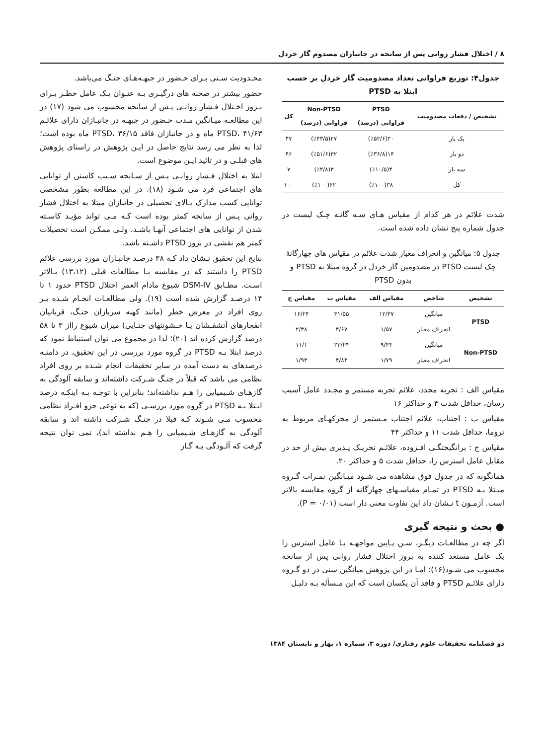۸ / اختلال فشار روانی پس از سانحه در جانبازان مصدوم گاز خردل
جدول۴: توزیع فراوانی تعداد مصدومیت گاز خردل بر حسب ابتلا به PTSD
| تشخیص / دفعات مصدومیت | PTSD فراوانی (درصد) | Non-PTSD فراوانی (درصد) | کل |
| --- | --- | --- | --- |
| یک بار | ۲۰(٪۵۲/۶) | ۲۷(٪۴۳/۵) | ۴۷ |
| دو بار | ۱۴(٪۳۶/۸) | ۳۲(٪۵۱/۶) | ۴۶ |
| سه بار | ۴(٪۱۰/۵) | ۳(٪۴/۸) | ۷ |
| کل | ۳۸(٪۱۰۰) | ۶۲(٪۱۰۰) | ۱۰۰ |
شدت علائم در هر کدام از مقیاس هـای سـه گانـه چـک لیست در جدول شماره پنج نشان داده شده است.
جدول ۵: میانگین و انحراف معیار شدت علائم در مقیاس های چهارگانهٔ چک لیست PTSD در مصدومین گاز خردل در گروه مبتلا به PTSD و بدون PTSD
| تشخیص | شاخص | مقیاس الف | مقیاس ب | مقیاس ج |
| --- | --- | --- | --- | --- |
| PTSD | میانگین | ۱۲/۳۷ | ۳۱/۵۵ | ۱۶/۲۴ |
| | انحراف معیار | ۱/۵۷ | ۴/۶۷ | ۲/۳۸ |
| Non-PTSD | میانگین | ۹/۴۴ | ۲۳/۲۴ | ۱۱/۱ |
| | انحراف معیار | ۱/۷۹ | ۴/۸۴ | ۱/۹۳ |
مقیاس الف : تجربه مجدد، علائم تجربه مستمر و مجـدد عامل آسیب رسان، حداقل شدت ۴ و حداکثر ۱۶
مقیاس ب : اجتناب، علائم اجتناب مـستمر از محرکهـای مربوط به تروما، حداقل شدت ۱۱ و حداکثر ۴۴
مقیاس ج : برانگیختگـی افـزوده، علائـم تحریـک پـذیری بیش از حد در مقابل عامل استرس زا، حداقل شدت ۵ و حداکثر ۲۰.
همانگونه که در جدول فوق مشاهده می شـود میـانگین نمـرات گـروه مبـتلا بـه PTSD در تمـام مقیاسـهای چهارگانه از گروه مقایسه بالاتر است. آزمـون t نـشان داد این تفاوت معنی دار است (P = ۰/۰۱).
● بحث و نتیجه گیری
اگر چه در مطالعـات دیگـر، سـن پـایین مواجهـه بـا عامل استرس زا یک عامل مستعد کننده به بروز اختلال فشار روانی پس از سانحه محسوب می شـود(۱۶)؛ امـا در این پژوهش میانگین سنی در دو گـروه دارای علائـم PTSD و فاقد آن یکسان است که این مـسأله بـه دلیـل
محـدودیت سـنی بـرای حـضور در جبهـه‌هـای جنـگ می‌باشد.
حضور بیشتر در صحنه های درگیـری بـه عنـوان یـک عامل خطـر بـرای بـروز اخـتلال فـشار روانـی پـس از سانحه محسوب می شود (۱۷) در این مطالعـه میـانگین مـدت حـضور در جبهـه در جانبـازان دارای علائـم PTSD، ۴۱/۶۳ ماه و در جانبازان فاقد PTSD، ۳۶/۱۵ ماه بوده است؛ لذا به نظر می رسد نتایج حاصل در ایـن پژوهش در راستای پژوهش های قبلـی و در تائید ایـن موضوع است.
ابتلا به اختلال فـشار روانـی پـس از سـانحه سـبب کاستن از توانایی های اجتماعی فرد می شـود (۱۸). در این مطالعه بطور مشخصی توانایی کسب مدارک بـالای تحصیلی در جانبازان مبتلا به اختلال فشار روانی پـس از سانحه کمتر بوده است کـه مـی تواند مؤیـد کاسـته شدن از توانایی های اجتماعی آنهـا باشـد، ولـی ممکـن است تحصیلات کمتر هم نقشی در بروز PTSD داشـته باشد.
نتایج این تحقیق نـشان داد کـه ۳۸ درصـد جانبـازان مورد بررسی علائم PTSD را داشتند که در مقایسه بـا مطالعات قبلی (۱۳،۱۲) بـالاتر اسـت. مطـابق DSM-IV شیوع مادام العمر اختلال PTSD حدود ۱ تا ۱۴ درصـد گزارش شده است (۱۹). ولی مطالعـات انجـام شـده بـر روی افراد در معرض خطر (مانند کهنه سربازان جنـگ، قربانیان انفجارهای آتشفـشان یـا خـشونتهای جنـایی) میزان شیوع رااز ۳ تا ۵۸ درصد گزارش کرده اند (۲۰)؛ لذا در مجموع می توان استنباط نمود که درصد ابتلا بـه PTSD در گروه مورد بررسی در این تحقیق، در دامنـه درصدهای به دست آمده در سایر تحقیقات انجام شـده بر روی افراد نظامی می باشد که قبلاً در جنـگ شـرکت داشته‌اند و سابقه آلودگی به گازهـای شـیمیایی را هـم نداشته‌اند؛ بنابراین با توجـه بـه اینکـه درصد ابـتلا بـه PTSD در گروه مورد بررسـی (که به نوعی جزو افـراد نظامی محسوب مـی شـوند کـه قبلا در جنـگ شـرکت داشته اند و سابقه آلودگی به گازهـای شـیمیایی را هـم نداشته اند)، نمی توان نتیجه گرفت که آلـودگی بـه گـاز
دو فصلنامه تحقیقات علوم رفتاری/ دوره ۳، شماره ۱، بهار و تابستان ۱۳۸۴